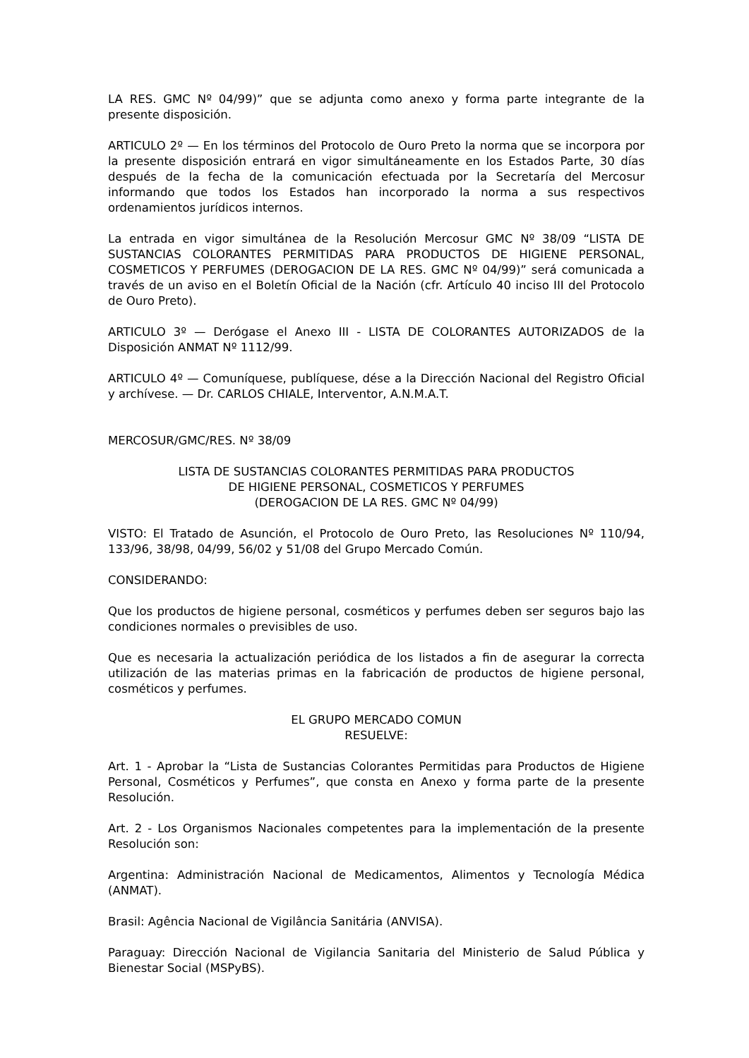LA RES. GMC Nº 04/99)” que se adjunta como anexo y forma parte integrante de la presente disposición.
ARTICULO 2º — En los términos del Protocolo de Ouro Preto la norma que se incorpora por la presente disposición entrará en vigor simultáneamente en los Estados Parte, 30 días después de la fecha de la comunicación efectuada por la Secretaría del Mercosur informando que todos los Estados han incorporado la norma a sus respectivos ordenamientos jurídicos internos.
La entrada en vigor simultánea de la Resolución Mercosur GMC Nº 38/09 “LISTA DE SUSTANCIAS COLORANTES PERMITIDAS PARA PRODUCTOS DE HIGIENE PERSONAL, COSMETICOS Y PERFUMES (DEROGACION DE LA RES. GMC Nº 04/99)” será comunicada a través de un aviso en el Boletín Oficial de la Nación (cfr. Artículo 40 inciso III del Protocolo de Ouro Preto).
ARTICULO 3º — Derógase el Anexo III - LISTA DE COLORANTES AUTORIZADOS de la Disposición ANMAT Nº 1112/99.
ARTICULO 4º — Comuníquese, publíquese, dése a la Dirección Nacional del Registro Oficial y archívese. — Dr. CARLOS CHIALE, Interventor, A.N.M.A.T.
MERCOSUR/GMC/RES. Nº 38/09
LISTA DE SUSTANCIAS COLORANTES PERMITIDAS PARA PRODUCTOS
DE HIGIENE PERSONAL, COSMETICOS Y PERFUMES
(DEROGACION DE LA RES. GMC Nº 04/99)
VISTO: El Tratado de Asunción, el Protocolo de Ouro Preto, las Resoluciones Nº 110/94, 133/96, 38/98, 04/99, 56/02 y 51/08 del Grupo Mercado Común.
CONSIDERANDO:
Que los productos de higiene personal, cosméticos y perfumes deben ser seguros bajo las condiciones normales o previsibles de uso.
Que es necesaria la actualización periódica de los listados a fin de asegurar la correcta utilización de las materias primas en la fabricación de productos de higiene personal, cosméticos y perfumes.
EL GRUPO MERCADO COMUN
RESUELVE:
Art. 1 - Aprobar la “Lista de Sustancias Colorantes Permitidas para Productos de Higiene Personal, Cosméticos y Perfumes”, que consta en Anexo y forma parte de la presente Resolución.
Art. 2 - Los Organismos Nacionales competentes para la implementación de la presente Resolución son:
Argentina: Administración Nacional de Medicamentos, Alimentos y Tecnología Médica (ANMAT).
Brasil: Agência Nacional de Vigilância Sanitária (ANVISA).
Paraguay: Dirección Nacional de Vigilancia Sanitaria del Ministerio de Salud Pública y Bienestar Social (MSPyBS).